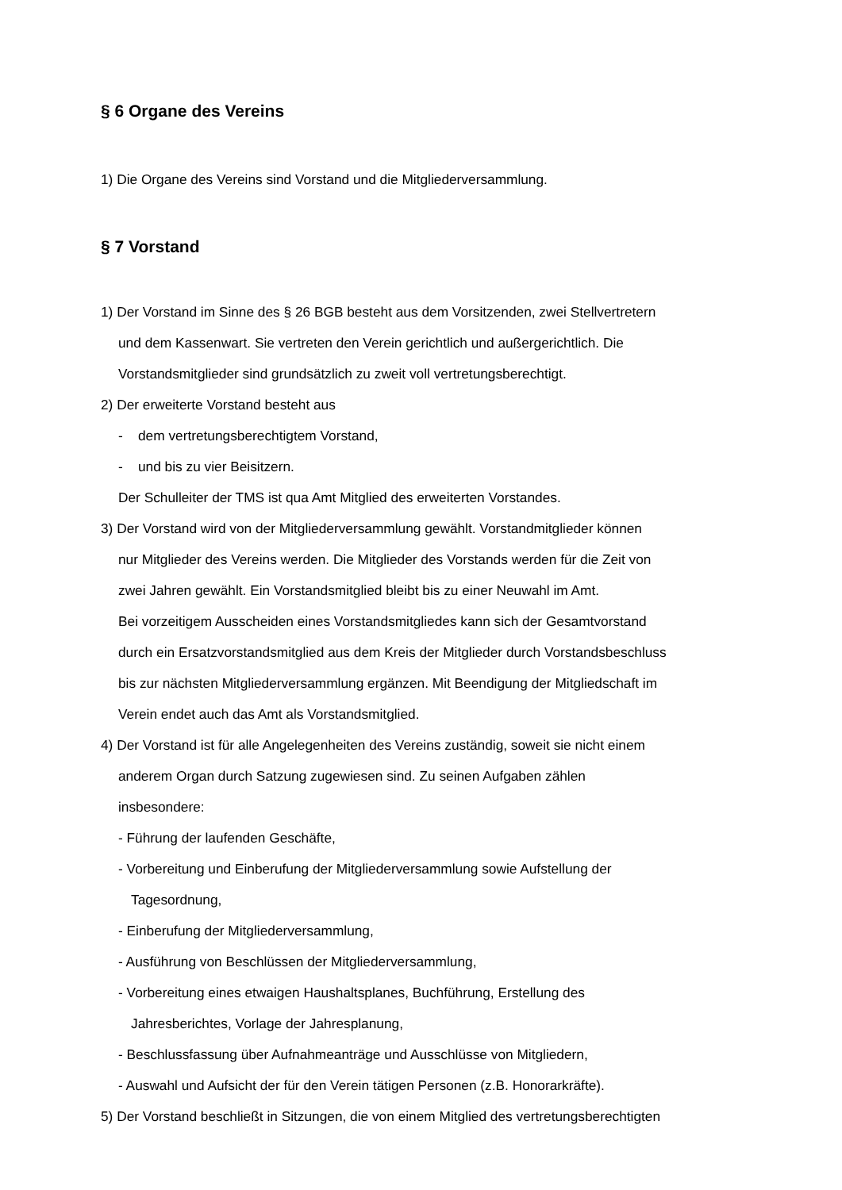§ 6 Organe des Vereins
1) Die Organe des Vereins sind Vorstand und die Mitgliederversammlung.
§ 7 Vorstand
1) Der Vorstand im Sinne des § 26 BGB besteht aus dem Vorsitzenden, zwei Stellvertretern
und dem Kassenwart. Sie vertreten den Verein gerichtlich und außergerichtlich. Die
Vorstandsmitglieder sind grundsätzlich zu zweit voll vertretungsberechtigt.
2) Der erweiterte Vorstand besteht aus
- dem vertretungsberechtigtem Vorstand,
- und bis zu vier Beisitzern.
Der Schulleiter der TMS ist qua Amt Mitglied des erweiterten Vorstandes.
3) Der Vorstand wird von der Mitgliederversammlung gewählt. Vorstandmitglieder können
nur Mitglieder des Vereins werden. Die Mitglieder des Vorstands werden für die Zeit von
zwei Jahren gewählt. Ein Vorstandsmitglied bleibt bis zu einer Neuwahl im Amt.
Bei vorzeitigem Ausscheiden eines Vorstandsmitgliedes kann sich der Gesamtvorstand
durch ein Ersatzvorstandsmitglied aus dem Kreis der Mitglieder durch Vorstandsbeschluss
bis zur nächsten Mitgliederversammlung ergänzen. Mit Beendigung der Mitgliedschaft im
Verein endet auch das Amt als Vorstandsmitglied.
4) Der Vorstand ist für alle Angelegenheiten des Vereins zuständig, soweit sie nicht einem
anderem Organ durch Satzung zugewiesen sind. Zu seinen Aufgaben zählen
insbesondere:
- Führung der laufenden Geschäfte,
- Vorbereitung und Einberufung der Mitgliederversammlung sowie Aufstellung der
Tagesordnung,
- Einberufung der Mitgliederversammlung,
- Ausführung von Beschlüssen der Mitgliederversammlung,
- Vorbereitung eines etwaigen Haushaltsplanes, Buchführung, Erstellung des
Jahresberichtes, Vorlage der Jahresplanung,
- Beschlussfassung über Aufnahmeanträge und Ausschlüsse von Mitgliedern,
- Auswahl und Aufsicht der für den Verein tätigen Personen (z.B. Honorarkräfte).
5) Der Vorstand beschließt in Sitzungen, die von einem Mitglied des vertretungsberechtigten